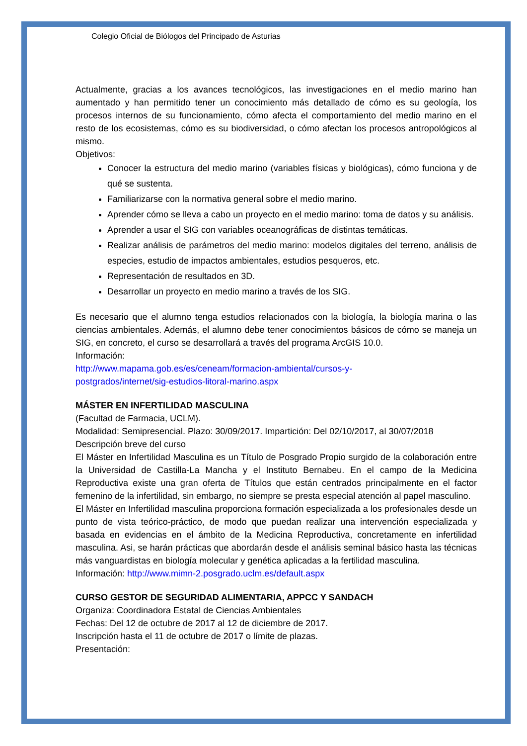Colegio Oficial de Biólogos del Principado de Asturias
Actualmente, gracias a los avances tecnológicos, las investigaciones en el medio marino han aumentado y han permitido tener un conocimiento más detallado de cómo es su geología, los procesos internos de su funcionamiento, cómo afecta el comportamiento del medio marino en el resto de los ecosistemas, cómo es su biodiversidad, o cómo afectan los procesos antropológicos al mismo.
Objetivos:
Conocer la estructura del medio marino (variables físicas y biológicas), cómo funciona y de qué se sustenta.
Familiarizarse con la normativa general sobre el medio marino.
Aprender cómo se lleva a cabo un proyecto en el medio marino: toma de datos y su análisis.
Aprender a usar el SIG con variables oceanográficas de distintas temáticas.
Realizar análisis de parámetros del medio marino: modelos digitales del terreno, análisis de especies, estudio de impactos ambientales, estudios pesqueros, etc.
Representación de resultados en 3D.
Desarrollar un proyecto en medio marino a través de los SIG.
Es necesario que el alumno tenga estudios relacionados con la biología, la biología marina o las ciencias ambientales. Además, el alumno debe tener conocimientos básicos de cómo se maneja un SIG, en concreto, el curso se desarrollará a través del programa ArcGIS 10.0.
Información:
http://www.mapama.gob.es/es/ceneam/formacion-ambiental/cursos-y-
postgrados/internet/sig-estudios-litoral-marino.aspx
MÁSTER EN INFERTILIDAD MASCULINA
(Facultad de Farmacia, UCLM).
Modalidad: Semipresencial. Plazo: 30/09/2017. Impartición: Del 02/10/2017, al 30/07/2018
Descripción breve del curso
El Máster en Infertilidad Masculina es un Título de Posgrado Propio surgido de la colaboración entre la Universidad de Castilla-La Mancha y el Instituto Bernabeu. En el campo de la Medicina Reproductiva existe una gran oferta de Títulos que están centrados principalmente en el factor femenino de la infertilidad, sin embargo, no siempre se presta especial atención al papel masculino.
El Máster en Infertilidad masculina proporciona formación especializada a los profesionales desde un punto de vista teórico-práctico, de modo que puedan realizar una intervención especializada y basada en evidencias en el ámbito de la Medicina Reproductiva, concretamente en infertilidad masculina. Asi, se harán prácticas que abordarán desde el análisis seminal básico hasta las técnicas más vanguardistas en biología molecular y genética aplicadas a la fertilidad masculina.
Información: http://www.mimn-2.posgrado.uclm.es/default.aspx
CURSO GESTOR DE SEGURIDAD ALIMENTARIA, APPCC Y SANDACH
Organiza: Coordinadora Estatal de Ciencias Ambientales
Fechas: Del 12 de octubre de 2017 al 12 de diciembre de 2017.
Inscripción hasta el 11 de octubre de 2017 o límite de plazas.
Presentación: